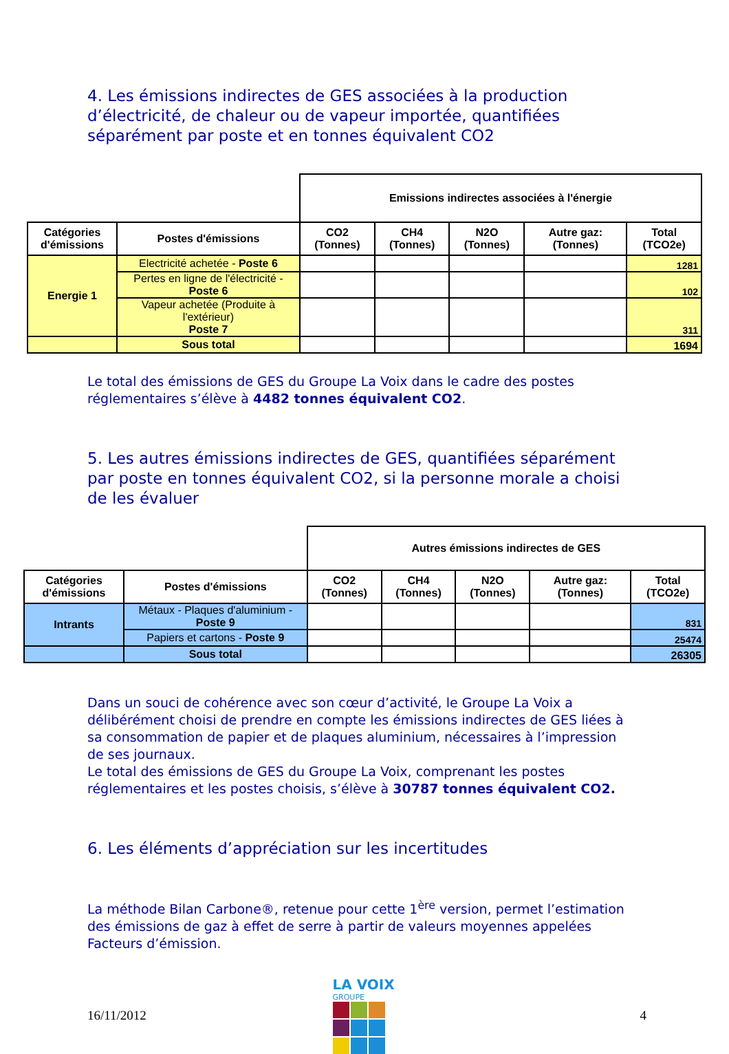4. Les émissions indirectes de GES associées à la production d’électricité, de chaleur ou de vapeur importée, quantifiées séparément par poste et en tonnes équivalent CO2
| | | Emissions indirectes associées à l'énergie | | | | |
| Catégories d'émissions | Postes d'émissions | CO2 (Tonnes) | CH4 (Tonnes) | N2O (Tonnes) | Autre gaz: (Tonnes) | Total (TCO2e) |
| Energie 1 | Electricité achetée - Poste 6 | | | | | 1281 |
| | Pertes en ligne de l'électricité - Poste 6 | | | | | 102 |
| | Vapeur achetée (Produite à l'extérieur) Poste 7 | | | | | 311 |
| | Sous total | | | | | 1694 |
Le total des émissions de GES du Groupe La Voix dans le cadre des postes réglementaires s’élève à 4482 tonnes équivalent CO2.
5. Les autres émissions indirectes de GES, quantifiées séparément par poste en tonnes équivalent CO2, si la personne morale a choisi de les évaluer
| | | Autres émissions indirectes de GES | | | | |
| Catégories d'émissions | Postes d'émissions | CO2 (Tonnes) | CH4 (Tonnes) | N2O (Tonnes) | Autre gaz: (Tonnes) | Total (TCO2e) |
| Intrants | Métaux - Plaques d'aluminium - Poste 9 | | | | | 831 |
| | Papiers et cartons - Poste 9 | | | | | 25474 |
| | Sous total | | | | | 26305 |
Dans un souci de cohérence avec son cœur d’activité, le Groupe La Voix a délibérément choisi de prendre en compte les émissions indirectes de GES liées à sa consommation de papier et de plaques aluminium, nécessaires à l’impression de ses journaux.
Le total des émissions de GES du Groupe La Voix, comprenant les postes réglementaires et les postes choisis, s’élève à 30787 tonnes équivalent CO2.
6. Les éléments d’appréciation sur les incertitudes
La méthode Bilan Carbone®, retenue pour cette 1<sup>ère</sup> version, permet l’estimation des émissions de gaz à effet de serre à partir de valeurs moyennes appelées Facteurs d’émission.
16/11/2012
LA VOIX
GROUPE
4